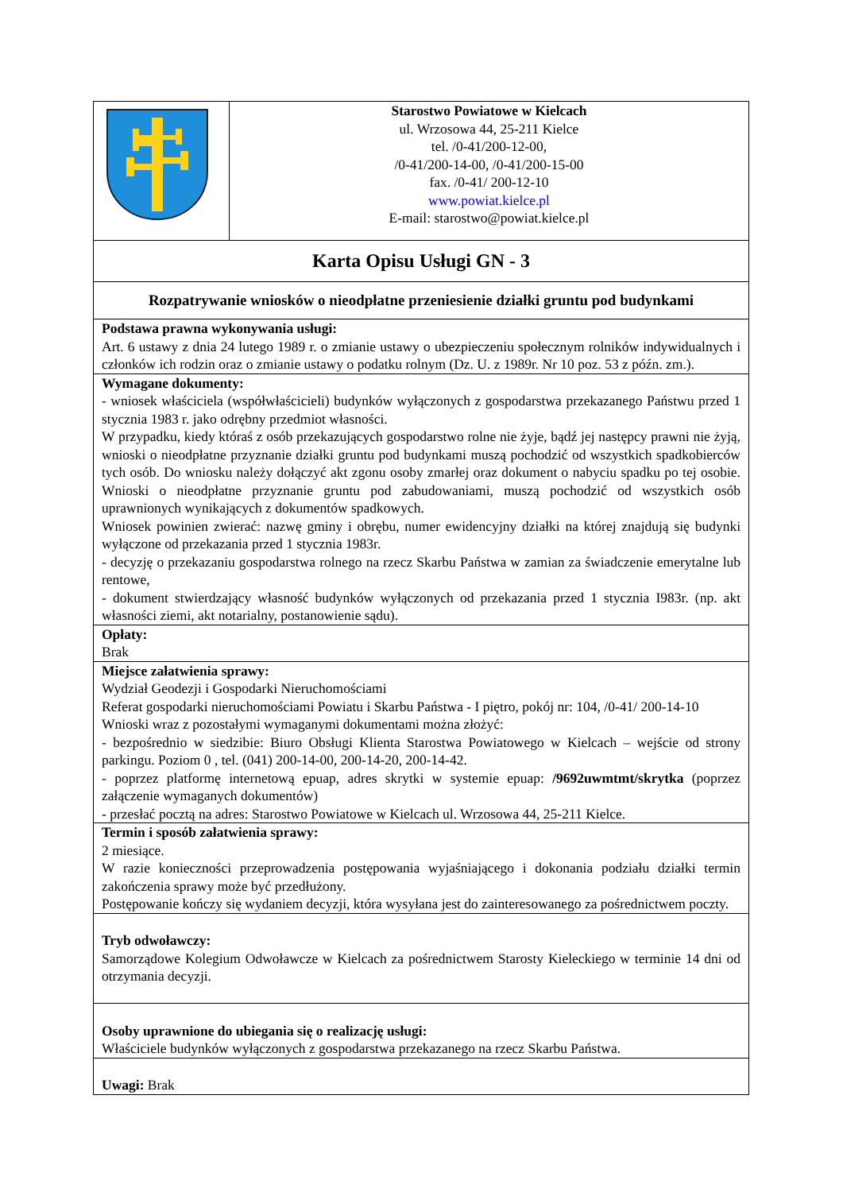| | Starostwo Powiatowe w Kielcach ul. Wrzosowa 44, 25-211 Kielce tel. /0-41/200-12-00, /0-41/200-14-00, /0-41/200-15-00 fax. /0-41/ 200-12-10 www.powiat.kielce.pl E-mail: starostwo@powiat.kielce.pl |
| Karta Opisu Usługi GN - 3 | |
| Rozpatrywanie wniosków o nieodpłatne przeniesienie działki gruntu pod budynkami | |
| Podstawa prawna wykonywania usługi: Art. 6 ustawy z dnia 24 lutego 1989 r. o zmianie ustawy o ubezpieczeniu społecznym rolników indywidualnych i członków ich rodzin oraz o zmianie ustawy o podatku rolnym (Dz. U. z 1989r. Nr 10 poz. 53 z późn. zm.). | |
| Wymagane dokumenty: - wniosek właściciela (współwłaścicieli) budynków wyłączonych z gospodarstwa przekazanego Państwu przed 1 stycznia 1983 r. jako odrębny przedmiot własności. W przypadku, kiedy któraś z osób przekazujących gospodarstwo rolne nie żyje, bądź jej następcy prawni nie żyją, wnioski o nieodpłatne przyznanie działki gruntu pod budynkami muszą pochodzić od wszystkich spadkobierców tych osób. Do wniosku należy dołączyć akt zgonu osoby zmarłej oraz dokument o nabyciu spadku po tej osobie. Wnioski o nieodpłatne przyznanie gruntu pod zabudowaniami, muszą pochodzić od wszystkich osób uprawnionych wynikających z dokumentów spadkowych. Wniosek powinien zwierać: nazwę gminy i obrębu, numer ewidencyjny działki na której znajdują się budynki wyłączone od przekazania przed 1 stycznia 1983r. - decyzję o przekazaniu gospodarstwa rolnego na rzecz Skarbu Państwa w zamian za świadczenie emerytalne lub rentowe, - dokument stwierdzający własność budynków wyłączonych od przekazania przed 1 stycznia I983r. (np. akt własności ziemi, akt notarialny, postanowienie sądu). | |
| Opłaty: Brak | |
| Miejsce załatwienia sprawy: Wydział Geodezji i Gospodarki Nieruchomościami Referat gospodarki nieruchomościami Powiatu i Skarbu Państwa - I piętro, pokój nr: 104, /0-41/ 200-14-10 Wnioski wraz z pozostałymi wymaganymi dokumentami można złożyć: - bezpośrednio w siedzibie: Biuro Obsługi Klienta Starostwa Powiatowego w Kielcach – wejście od strony parkingu. Poziom 0 , tel. (041) 200-14-00, 200-14-20, 200-14-42. - poprzez platformę internetową epuap, adres skrytki w systemie epuap: /9692uwmtmt/skrytka (poprzez załączenie wymaganych dokumentów) - przesłać pocztą na adres: Starostwo Powiatowe w Kielcach ul. Wrzosowa 44, 25-211 Kielce. | |
| Termin i sposób załatwienia sprawy: 2 miesiące. W razie konieczności przeprowadzenia postępowania wyjaśniającego i dokonania podziału działki termin zakończenia sprawy może być przedłużony. Postępowanie kończy się wydaniem decyzji, która wysyłana jest do zainteresowanego za pośrednictwem poczty. | |
| Tryb odwoławczy: Samorządowe Kolegium Odwoławcze w Kielcach za pośrednictwem Starosty Kieleckiego w terminie 14 dni od otrzymania decyzji. | |
| Osoby uprawnione do ubiegania się o realizację usługi: Właściciele budynków wyłączonych z gospodarstwa przekazanego na rzecz Skarbu Państwa. | |
| Uwagi: Brak | |